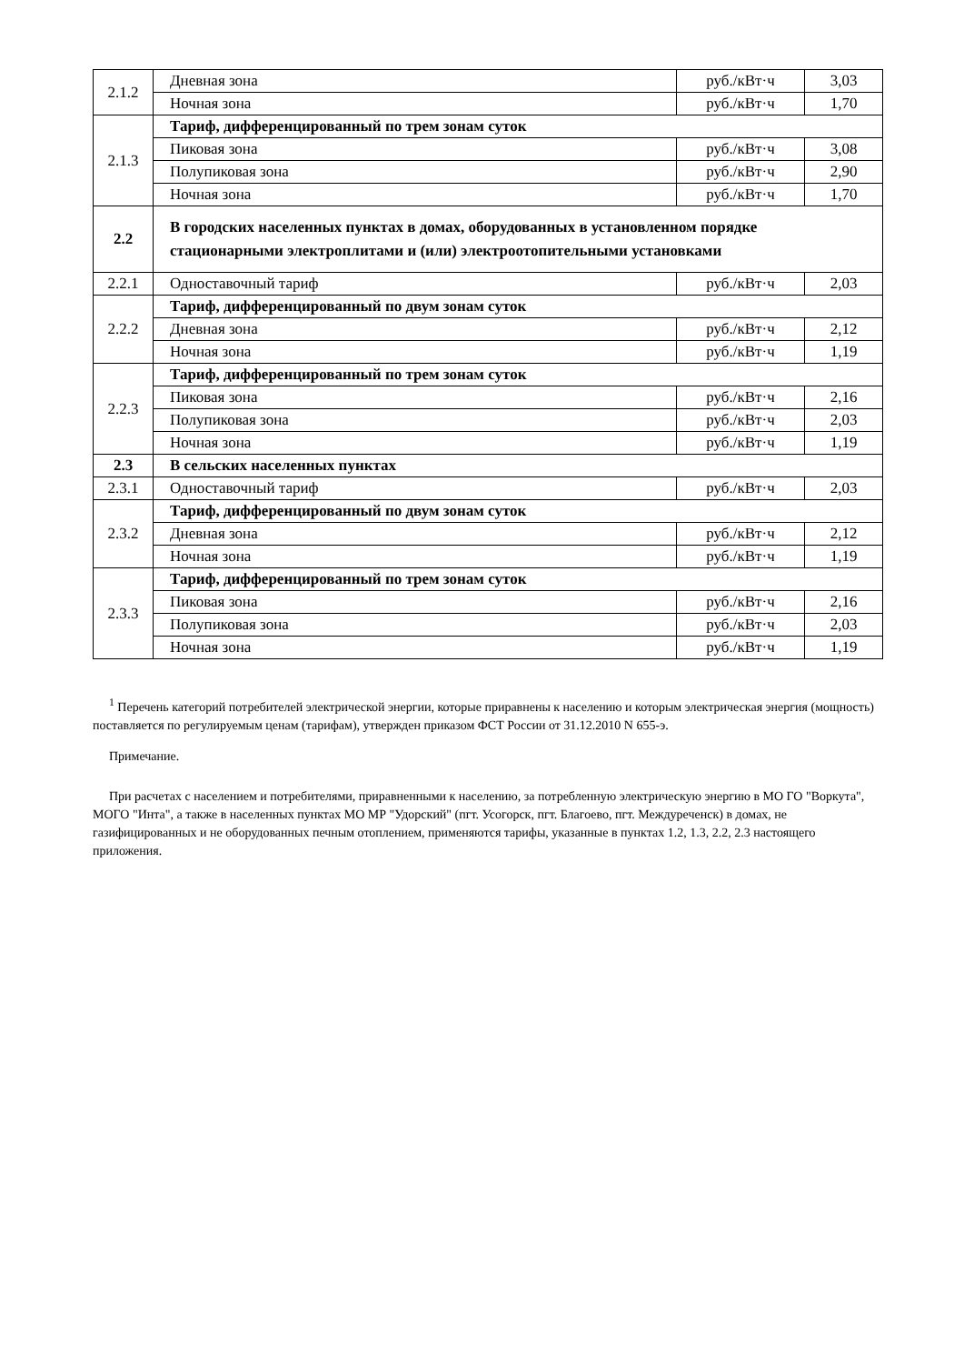| 2.1.2 | Дневная зона | руб./кВт·ч | 3,03 |
| | Ночная зона | руб./кВт·ч | 1,70 |
| 2.1.3 | Тариф, дифференцированный по трем зонам суток | | |
| | Пиковая зона | руб./кВт·ч | 3,08 |
| | Полупиковая зона | руб./кВт·ч | 2,90 |
| | Ночная зона | руб./кВт·ч | 1,70 |
| 2.2 | В городских населенных пунктах в домах, оборудованных в установленном порядке стационарными электроплитами и (или) электроотопительными установками | | |
| 2.2.1 | Одноставочный тариф | руб./кВт·ч | 2,03 |
| 2.2.2 | Тариф, дифференцированный по двум зонам суток | | |
| | Дневная зона | руб./кВт·ч | 2,12 |
| | Ночная зона | руб./кВт·ч | 1,19 |
| 2.2.3 | Тариф, дифференцированный по трем зонам суток | | |
| | Пиковая зона | руб./кВт·ч | 2,16 |
| | Полупиковая зона | руб./кВт·ч | 2,03 |
| | Ночная зона | руб./кВт·ч | 1,19 |
| 2.3 | В сельских населенных пунктах | | |
| 2.3.1 | Одноставочный тариф | руб./кВт·ч | 2,03 |
| 2.3.2 | Тариф, дифференцированный по двум зонам суток | | |
| | Дневная зона | руб./кВт·ч | 2,12 |
| | Ночная зона | руб./кВт·ч | 1,19 |
| 2.3.3 | Тариф, дифференцированный по трем зонам суток | | |
| | Пиковая зона | руб./кВт·ч | 2,16 |
| | Полупиковая зона | руб./кВт·ч | 2,03 |
| | Ночная зона | руб./кВт·ч | 1,19 |
<sup>1</sup> Перечень категорий потребителей электрической энергии, которые приравнены к населению и которым электрическая энергия (мощность) поставляется по регулируемым ценам (тарифам), утвержден приказом ФСТ России от 31.12.2010 N 655-э.
Примечание.
При расчетах с населением и потребителями, приравненными к населению, за потребленную электрическую энергию в МО ГО "Воркута", МОГО "Инта", а также в населенных пунктах МО МР "Удорский" (пгт. Усогорск, пгт. Благоево, пгт. Междуреченск) в домах, не газифицированных и не оборудованных печным отоплением, применяются тарифы, указанные в пунктах 1.2, 1.3, 2.2, 2.3 настоящего приложения.